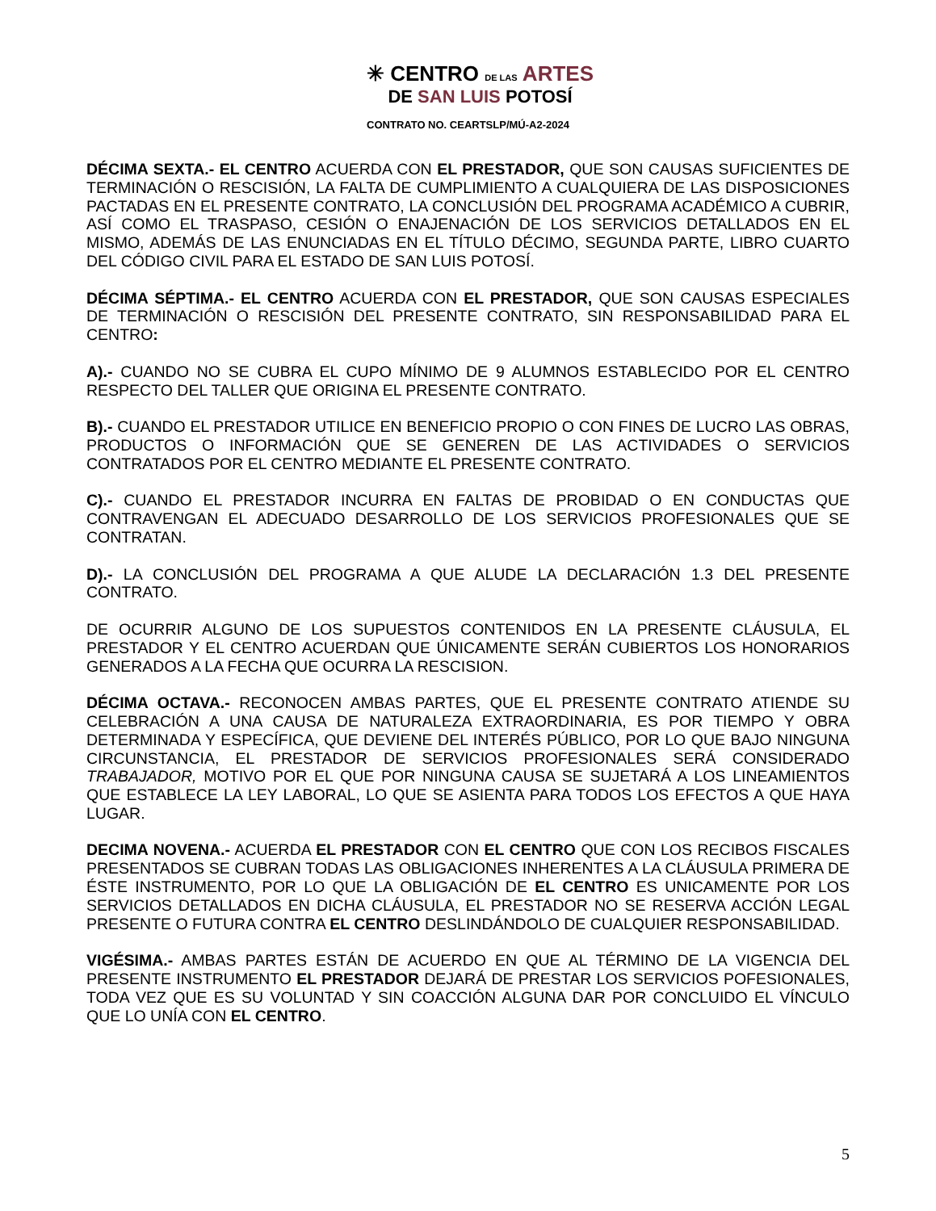✳ CENTRO DE LAS ARTES
DE SAN LUIS POTOSÍ
CONTRATO NO. CEARTSLP/MÚ-A2-2024
DÉCIMA SEXTA.- EL CENTRO ACUERDA CON EL PRESTADOR, QUE SON CAUSAS SUFICIENTES DE TERMINACIÓN O RESCISIÓN, LA FALTA DE CUMPLIMIENTO A CUALQUIERA DE LAS DISPOSICIONES PACTADAS EN EL PRESENTE CONTRATO, LA CONCLUSIÓN DEL PROGRAMA ACADÉMICO A CUBRIR, ASÍ COMO EL TRASPASO, CESIÓN O ENAJENACIÓN DE LOS SERVICIOS DETALLADOS EN EL MISMO, ADEMÁS DE LAS ENUNCIADAS EN EL TÍTULO DÉCIMO, SEGUNDA PARTE, LIBRO CUARTO DEL CÓDIGO CIVIL PARA EL ESTADO DE SAN LUIS POTOSÍ.
DÉCIMA SÉPTIMA.- EL CENTRO ACUERDA CON EL PRESTADOR, QUE SON CAUSAS ESPECIALES DE TERMINACIÓN O RESCISIÓN DEL PRESENTE CONTRATO, SIN RESPONSABILIDAD PARA EL CENTRO:
A).- CUANDO NO SE CUBRA EL CUPO MÍNIMO DE 9 ALUMNOS ESTABLECIDO POR EL CENTRO RESPECTO DEL TALLER QUE ORIGINA EL PRESENTE CONTRATO.
B).- CUANDO EL PRESTADOR UTILICE EN BENEFICIO PROPIO O CON FINES DE LUCRO LAS OBRAS, PRODUCTOS O INFORMACIÓN QUE SE GENEREN DE LAS ACTIVIDADES O SERVICIOS CONTRATADOS POR EL CENTRO MEDIANTE EL PRESENTE CONTRATO.
C).- CUANDO EL PRESTADOR INCURRA EN FALTAS DE PROBIDAD O EN CONDUCTAS QUE CONTRAVENGAN EL ADECUADO DESARROLLO DE LOS SERVICIOS PROFESIONALES QUE SE CONTRATAN.
D).- LA CONCLUSIÓN DEL PROGRAMA A QUE ALUDE LA DECLARACIÓN 1.3 DEL PRESENTE CONTRATO.
DE OCURRIR ALGUNO DE LOS SUPUESTOS CONTENIDOS EN LA PRESENTE CLÁUSULA, EL PRESTADOR Y EL CENTRO ACUERDAN QUE ÚNICAMENTE SERÁN CUBIERTOS LOS HONORARIOS GENERADOS A LA FECHA QUE OCURRA LA RESCISION.
DÉCIMA OCTAVA.- RECONOCEN AMBAS PARTES, QUE EL PRESENTE CONTRATO ATIENDE SU CELEBRACIÓN A UNA CAUSA DE NATURALEZA EXTRAORDINARIA, ES POR TIEMPO Y OBRA DETERMINADA Y ESPECÍFICA, QUE DEVIENE DEL INTERÉS PÚBLICO, POR LO QUE BAJO NINGUNA CIRCUNSTANCIA, EL PRESTADOR DE SERVICIOS PROFESIONALES SERÁ CONSIDERADO TRABAJADOR, MOTIVO POR EL QUE POR NINGUNA CAUSA SE SUJETARÁ A LOS LINEAMIENTOS QUE ESTABLECE LA LEY LABORAL, LO QUE SE ASIENTA PARA TODOS LOS EFECTOS A QUE HAYA LUGAR.
DECIMA NOVENA.- ACUERDA EL PRESTADOR CON EL CENTRO QUE CON LOS RECIBOS FISCALES PRESENTADOS SE CUBRAN TODAS LAS OBLIGACIONES INHERENTES A LA CLÁUSULA PRIMERA DE ÉSTE INSTRUMENTO, POR LO QUE LA OBLIGACIÓN DE EL CENTRO ES UNICAMENTE POR LOS SERVICIOS DETALLADOS EN DICHA CLÁUSULA, EL PRESTADOR NO SE RESERVA ACCIÓN LEGAL PRESENTE O FUTURA CONTRA EL CENTRO DESLINDÁNDOLO DE CUALQUIER RESPONSABILIDAD.
VIGÉSIMA.- AMBAS PARTES ESTÁN DE ACUERDO EN QUE AL TÉRMINO DE LA VIGENCIA DEL PRESENTE INSTRUMENTO EL PRESTADOR DEJARÁ DE PRESTAR LOS SERVICIOS POFESIONALES, TODA VEZ QUE ES SU VOLUNTAD Y SIN COACCIÓN ALGUNA DAR POR CONCLUIDO EL VÍNCULO QUE LO UNÍA CON EL CENTRO.
5